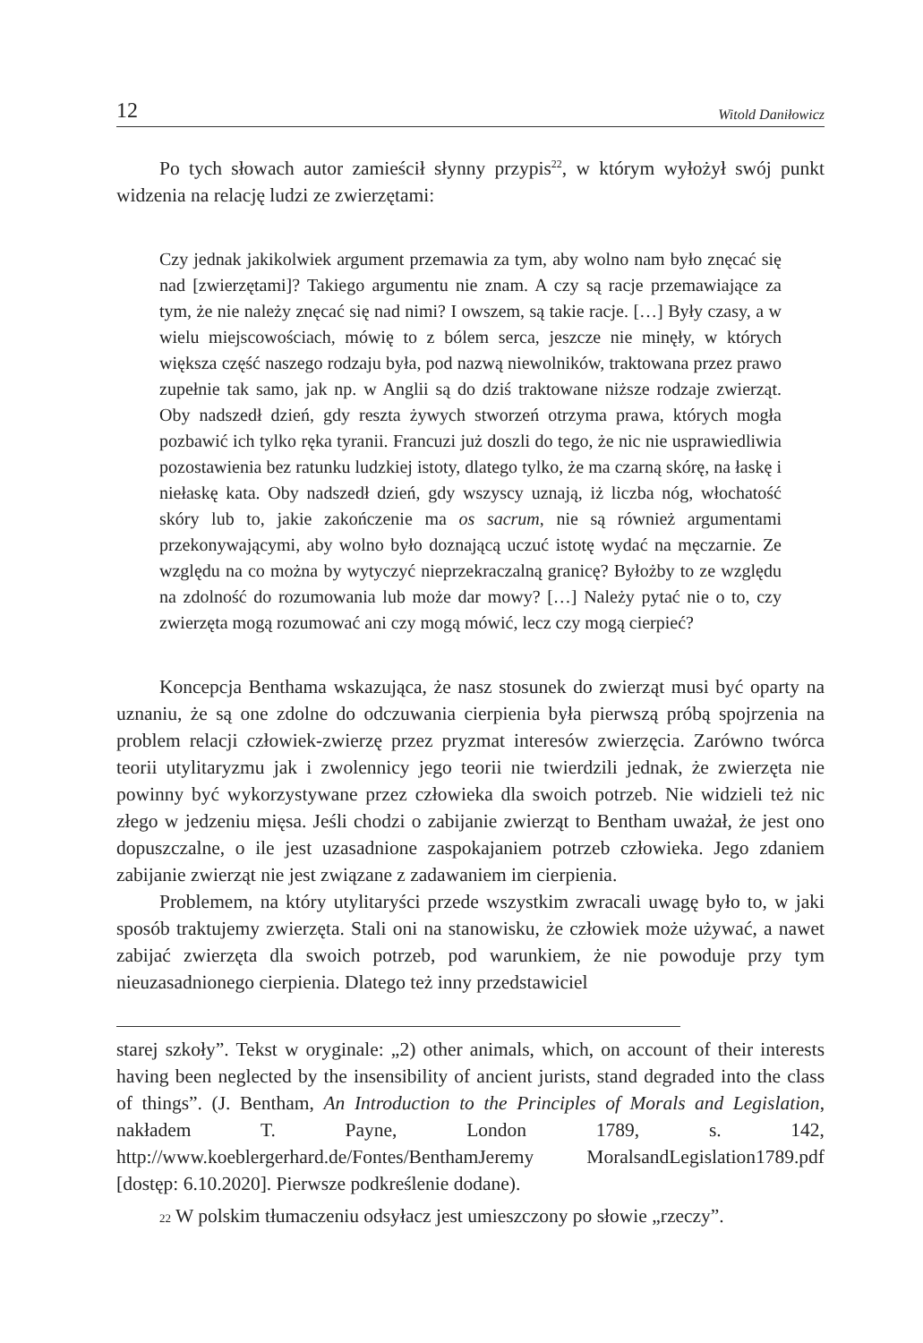12 Witold Daniłowicz
Po tych słowach autor zamieścił słynny przypis<sup>22</sup>, w którym wyłożył swój punkt widzenia na relację ludzi ze zwierzętami:
Czy jednak jakikolwiek argument przemawia za tym, aby wolno nam było znęcać się nad [zwierzętami]? Takiego argumentu nie znam. A czy są racje przemawiające za tym, że nie należy znęcać się nad nimi? I owszem, są takie racje. […] Były czasy, a w wielu miejscowościach, mówię to z bólem serca, jeszcze nie minęły, w których większa część naszego rodzaju była, pod nazwą niewolników, traktowana przez prawo zupełnie tak samo, jak np. w Anglii są do dziś traktowane niższe rodzaje zwierząt. Oby nadszedł dzień, gdy reszta żywych stworzeń otrzyma prawa, których mogła pozbawić ich tylko ręka tyranii. Francuzi już doszli do tego, że nic nie usprawiedliwia pozostawienia bez ratunku ludzkiej istoty, dlatego tylko, że ma czarną skórę, na łaskę i niełaskę kata. Oby nadszedł dzień, gdy wszyscy uznają, iż liczba nóg, włochatość skóry lub to, jakie zakończenie ma os sacrum, nie są również argumentami przekonywającymi, aby wolno było doznającą uczuć istotę wydać na męczarnie. Ze względu na co można by wytyczyć nieprzekraczalną granicę? Byłożby to ze względu na zdolność do rozumowania lub może dar mowy? […] Należy pytać nie o to, czy zwierzęta mogą rozumować ani czy mogą mówić, lecz czy mogą cierpieć?
Koncepcja Benthama wskazująca, że nasz stosunek do zwierząt musi być oparty na uznaniu, że są one zdolne do odczuwania cierpienia była pierwszą próbą spojrzenia na problem relacji człowiek-zwierzę przez pryzmat interesów zwierzęcia. Zarówno twórca teorii utylitaryzmu jak i zwolennicy jego teorii nie twierdzili jednak, że zwierzęta nie powinny być wykorzystywane przez człowieka dla swoich potrzeb. Nie widzieli też nic złego w jedzeniu mięsa. Jeśli chodzi o zabijanie zwierząt to Bentham uważał, że jest ono dopuszczalne, o ile jest uzasadnione zaspokajaniem potrzeb człowieka. Jego zdaniem zabijanie zwierząt nie jest związane z zadawaniem im cierpienia.
Problemem, na który utylitaryści przede wszystkim zwracali uwagę było to, w jaki sposób traktujemy zwierzęta. Stali oni na stanowisku, że człowiek może używać, a nawet zabijać zwierzęta dla swoich potrzeb, pod warunkiem, że nie powoduje przy tym nieuzasadnionego cierpienia. Dlatego też inny przedstawiciel
starej szkoły”. Tekst w oryginale: „2) other animals, which, on account of their interests having been neglected by the insensibility of ancient jurists, stand degraded into the class of things”. (J. Bentham, An Introduction to the Principles of Morals and Legislation, nakładem T. Payne, London 1789, s. 142, http://www.koeblergerhard.de/Fontes/BenthamJeremy MoralsandLegislation1789.pdf [dostęp: 6.10.2020]. Pierwsze podkreślenie dodane).
22 W polskim tłumaczeniu odsyłacz jest umieszczony po słowie „rzeczy”.